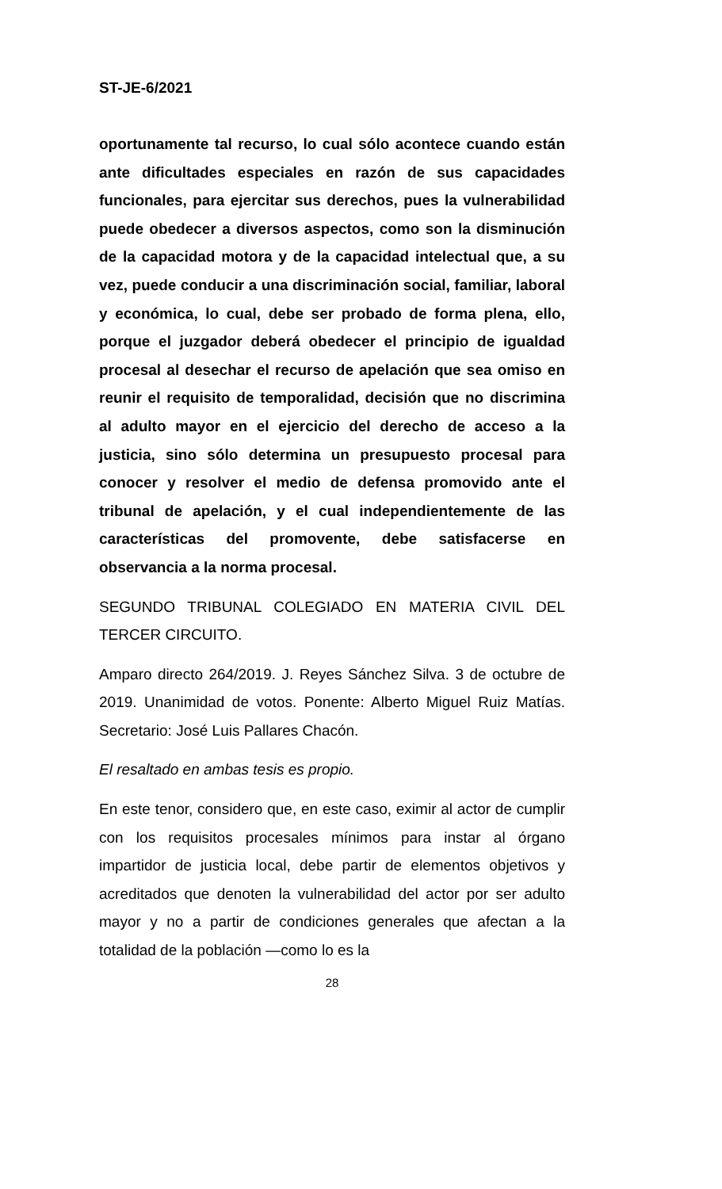ST-JE-6/2021
oportunamente tal recurso, lo cual sólo acontece cuando están ante dificultades especiales en razón de sus capacidades funcionales, para ejercitar sus derechos, pues la vulnerabilidad puede obedecer a diversos aspectos, como son la disminución de la capacidad motora y de la capacidad intelectual que, a su vez, puede conducir a una discriminación social, familiar, laboral y económica, lo cual, debe ser probado de forma plena, ello, porque el juzgador deberá obedecer el principio de igualdad procesal al desechar el recurso de apelación que sea omiso en reunir el requisito de temporalidad, decisión que no discrimina al adulto mayor en el ejercicio del derecho de acceso a la justicia, sino sólo determina un presupuesto procesal para conocer y resolver el medio de defensa promovido ante el tribunal de apelación, y el cual independientemente de las características del promovente, debe satisfacerse en observancia a la norma procesal.
SEGUNDO TRIBUNAL COLEGIADO EN MATERIA CIVIL DEL TERCER CIRCUITO.
Amparo directo 264/2019. J. Reyes Sánchez Silva. 3 de octubre de 2019. Unanimidad de votos. Ponente: Alberto Miguel Ruiz Matías. Secretario: José Luis Pallares Chacón.
El resaltado en ambas tesis es propio.
En este tenor, considero que, en este caso, eximir al actor de cumplir con los requisitos procesales mínimos para instar al órgano impartidor de justicia local, debe partir de elementos objetivos y acreditados que denoten la vulnerabilidad del actor por ser adulto mayor y no a partir de condiciones generales que afectan a la totalidad de la población —como lo es la
28